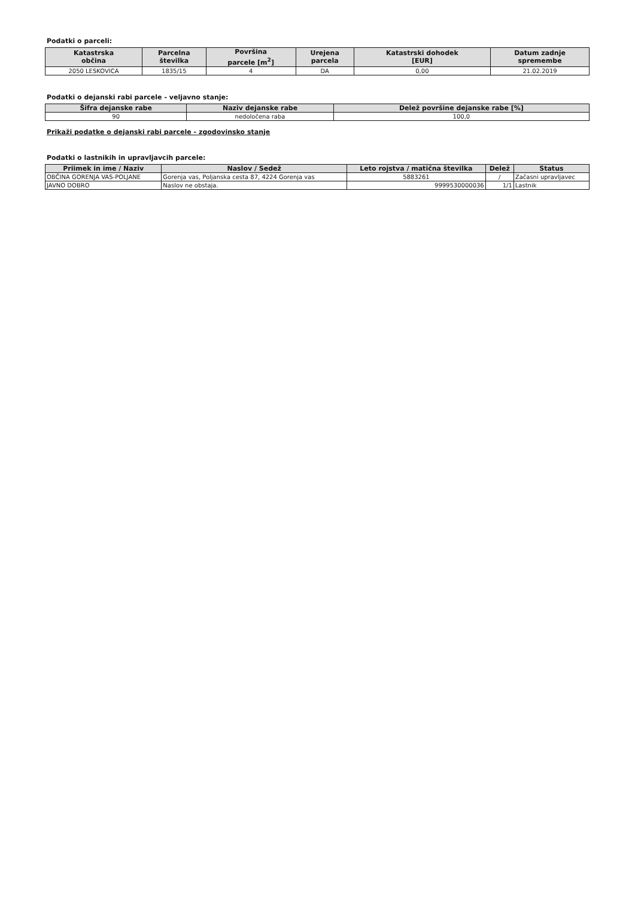Podatki o parceli:
| Katastrska občina | Parcelna številka | Površina parcele [m<sup>2</sup>] | Urejena parcela | Katastrski dohodek [EUR] | Datum zadnje spremembe |
| --- | --- | --- | --- | --- | --- |
| 2050 LESKOVICA | 1835/15 | 4 | DA | 0,00 | 21.02.2019 |
Podatki o dejanski rabi parcele - veljavno stanje:
| Šifra dejanske rabe | Naziv dejanske rabe | Delež površine dejanske rabe [%] |
| --- | --- | --- |
| 90 | nedoločena raba | 100,0 |
Prikaži podatke o dejanski rabi parcele - zgodovinsko stanje
Podatki o lastnikih in upravljavcih parcele:
| Priimek in ime / Naziv | Naslov / Sedež | Leto rojstva / matična številka | Delež | Status |
| --- | --- | --- | --- | --- |
| OBČINA GORENJA VAS-POLJANE | Gorenja vas, Poljanska cesta 87, 4224 Gorenja vas | 5883261 | / | Začasni upravljavec |
| JAVNO DOBRO | Naslov ne obstaja. | 9999530000036 | 1/1 | Lastnik |